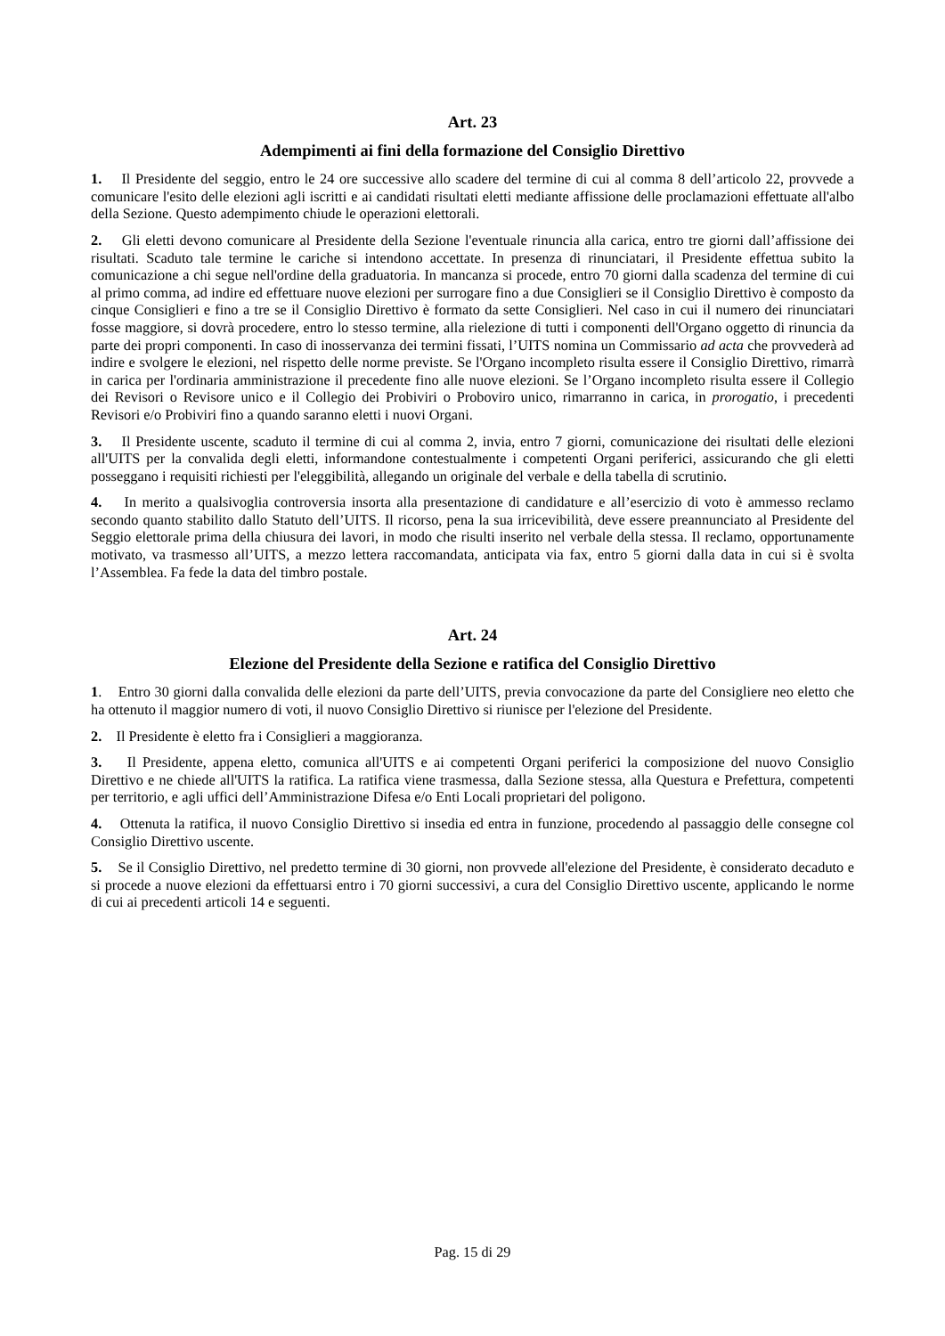Art. 23
Adempimenti ai fini della formazione del Consiglio Direttivo
1. Il Presidente del seggio, entro le 24 ore successive allo scadere del termine di cui al comma 8 dell’articolo 22, provvede a comunicare l'esito delle elezioni agli iscritti e ai candidati risultati eletti mediante affissione delle proclamazioni effettuate all'albo della Sezione. Questo adempimento chiude le operazioni elettorali.
2. Gli eletti devono comunicare al Presidente della Sezione l'eventuale rinuncia alla carica, entro tre giorni dall’affissione dei risultati. Scaduto tale termine le cariche si intendono accettate. In presenza di rinunciatari, il Presidente effettua subito la comunicazione a chi segue nell'ordine della graduatoria. In mancanza si procede, entro 70 giorni dalla scadenza del termine di cui al primo comma, ad indire ed effettuare nuove elezioni per surrogare fino a due Consiglieri se il Consiglio Direttivo è composto da cinque Consiglieri e fino a tre se il Consiglio Direttivo è formato da sette Consiglieri. Nel caso in cui il numero dei rinunciatari fosse maggiore, si dovrà procedere, entro lo stesso termine, alla rielezione di tutti i componenti dell'Organo oggetto di rinuncia da parte dei propri componenti. In caso di inosservanza dei termini fissati, l’UITS nomina un Commissario ad acta che provvederà ad indire e svolgere le elezioni, nel rispetto delle norme previste. Se l'Organo incompleto risulta essere il Consiglio Direttivo, rimarrà in carica per l'ordinaria amministrazione il precedente fino alle nuove elezioni. Se l’Organo incompleto risulta essere il Collegio dei Revisori o Revisore unico e il Collegio dei Probiviri o Proboviro unico, rimarranno in carica, in prorogatio, i precedenti Revisori e/o Probiviri fino a quando saranno eletti i nuovi Organi.
3. Il Presidente uscente, scaduto il termine di cui al comma 2, invia, entro 7 giorni, comunicazione dei risultati delle elezioni all'UITS per la convalida degli eletti, informandone contestualmente i competenti Organi periferici, assicurando che gli eletti posseggano i requisiti richiesti per l'eleggibilità, allegando un originale del verbale e della tabella di scrutinio.
4. In merito a qualsivoglia controversia insorta alla presentazione di candidature e all’esercizio di voto è ammesso reclamo secondo quanto stabilito dallo Statuto dell’UITS. Il ricorso, pena la sua irricevibilità, deve essere preannunciato al Presidente del Seggio elettorale prima della chiusura dei lavori, in modo che risulti inserito nel verbale della stessa. Il reclamo, opportunamente motivato, va trasmesso all’UITS, a mezzo lettera raccomandata, anticipata via fax, entro 5 giorni dalla data in cui si è svolta l’Assemblea. Fa fede la data del timbro postale.
Art. 24
Elezione del Presidente della Sezione e ratifica del Consiglio Direttivo
1. Entro 30 giorni dalla convalida delle elezioni da parte dell’UITS, previa convocazione da parte del Consigliere neo eletto che ha ottenuto il maggior numero di voti, il nuovo Consiglio Direttivo si riunisce per l'elezione del Presidente.
2. Il Presidente è eletto fra i Consiglieri a maggioranza.
3. Il Presidente, appena eletto, comunica all'UITS e ai competenti Organi periferici la composizione del nuovo Consiglio Direttivo e ne chiede all'UITS la ratifica. La ratifica viene trasmessa, dalla Sezione stessa, alla Questura e Prefettura, competenti per territorio, e agli uffici dell’Amministrazione Difesa e/o Enti Locali proprietari del poligono.
4. Ottenuta la ratifica, il nuovo Consiglio Direttivo si insedia ed entra in funzione, procedendo al passaggio delle consegne col Consiglio Direttivo uscente.
5. Se il Consiglio Direttivo, nel predetto termine di 30 giorni, non provvede all'elezione del Presidente, è considerato decaduto e si procede a nuove elezioni da effettuarsi entro i 70 giorni successivi, a cura del Consiglio Direttivo uscente, applicando le norme di cui ai precedenti articoli 14 e seguenti.
Pag. 15 di 29